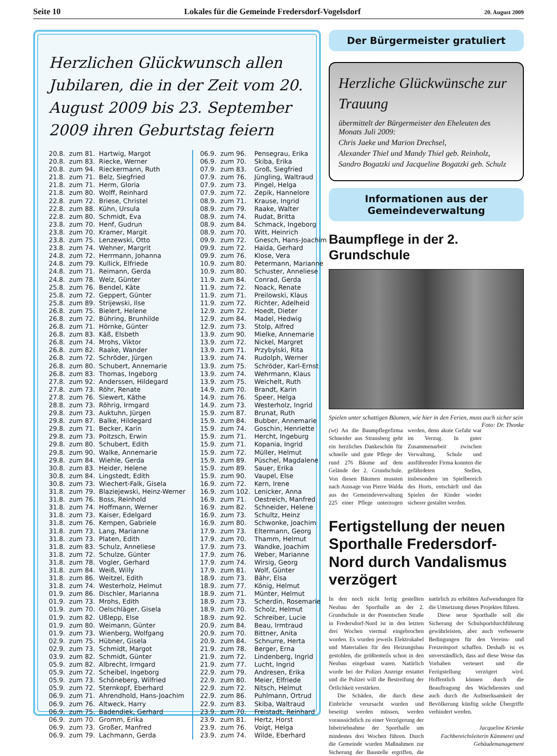Seite 10 Lokales für die Gemeinde Fredersdorf-Vogelsdorf 20. August 2009
Herzlichen Glückwunsch allen Jubilaren, die in der Zeit vom 20. August 2009 bis 23. September 2009 ihren Geburtstag feiern
| 20.8. | zum 81. | Hartwig, Margot |
| 20.8. | zum 83. | Riecke, Werner |
| 20.8. | zum 94. | Rieckermann, Ruth |
| 21.8. | zum 71. | Belz, Siegfried |
| 21.8. | zum 71. | Herm, Gloria |
| 21.8. | zum 80. | Wolff, Reinhard |
| 22.8. | zum 72. | Briese, Christel |
| 22.8. | zum 88. | Kühn, Ursula |
| 22.8. | zum 80. | Schmidt, Eva |
| 23.8. | zum 70. | Henf, Gudrun |
| 23.8. | zum 70. | Kramer, Margit |
| 23.8. | zum 75. | Lenzewski, Otto |
| 23.8. | zum 74. | Wehner, Margrit |
| 24.8. | zum 72. | Herrmann, Johanna |
| 24.8. | zum 79. | Kullick, Elfriede |
| 24.8. | zum 71. | Reimann, Gerda |
| 24.8. | zum 78. | Welz, Günter |
| 25.8. | zum 76. | Bendel, Käte |
| 25.8. | zum 72. | Geppert, Günter |
| 25.8. | zum 89. | Strijewski, Ilse |
| 26.8. | zum 75. | Bielert, Helene |
| 26.8. | zum 72. | Bühring, Brunhilde |
| 26.8. | zum 71. | Hörnke, Günter |
| 26.8. | zum 83. | Käß, Elsbeth |
| 26.8. | zum 74. | Mrohs, Viktor |
| 26.8. | zum 82. | Raake, Wander |
| 26.8. | zum 72. | Schröder, Jürgen |
| 26.8. | zum 80. | Schubert, Annemarie |
| 26.8. | zum 83. | Thomas, Ingeborg |
| 27.8. | zum 92. | Anderssen, Hildegard |
| 27.8. | zum 73. | Röhr, Renate |
| 27.8. | zum 76. | Siewert, Käthe |
| 28.8. | zum 73. | Röhrig, Irmgard |
| 29.8. | zum 73. | Auktuhn, Jürgen |
| 29.8. | zum 87. | Balke, Hildegard |
| 29.8. | zum 71. | Becker, Karin |
| 29.8. | zum 73. | Poitzsch, Erwin |
| 29.8. | zum 80. | Schubert, Edith |
| 29.8. | zum 90. | Walke, Annemarie |
| 29.8. | zum 84. | Wiehle, Gerda |
| 30.8. | zum 83. | Heider, Helene |
| 30.8. | zum 84. | Lingstedt, Edith |
| 30.8. | zum 73. | Wiechert-Falk, Gisela |
| 31.8. | zum 79. | Blaziejewski, Heinz-Werner |
| 31.8. | zum 76. | Boss, Reinhold |
| 31.8. | zum 74. | Hoffmann, Werner |
| 31.8. | zum 73. | Kaiser, Edelgard |
| 31.8. | zum 76. | Kempen, Gabriele |
| 31.8. | zum 73. | Lang, Marianne |
| 31.8. | zum 73. | Platen, Edith |
| 31.8. | zum 83. | Schulz, Anneliese |
| 31.8. | zum 72. | Schulze, Günter |
| 31.8. | zum 78. | Vogler, Gerhard |
| 31.8. | zum 84. | Weiß, Willy |
| 31.8. | zum 86. | Weitzel, Edith |
| 31.8. | zum 74. | Westerholz, Helmut |
| 01.9. | zum 86. | Dischler, Marianna |
| 01.9. | zum 73. | Mrohs, Edith |
| 01.9. | zum 70. | Oelschläger, Gisela |
| 01.9. | zum 82. | Ußlepp, Else |
| 01.9. | zum 80. | Weimann, Günter |
| 01.9. | zum 73. | Wienberg, Wolfgang |
| 02.9. | zum 75. | Hübner, Gisela |
| 02.9. | zum 73. | Schmidt, Margot |
| 03.9. | zum 82. | Schmidt, Günter |
| 05.9. | zum 82. | Albrecht, Irmgard |
| 05.9. | zum 72. | Scheibel, Ingeborg |
| 05.9. | zum 73. | Schöneberg, Wilfried |
| 05.9. | zum 72. | Sternkopf, Eberhard |
| 06.9. | zum 71. | Ahrendhold, Hans-Joachim |
| 06.9. | zum 76. | Altweck, Harry |
| 06.9. | zum 75. | Badendiek, Gerhard |
| 06.9. | zum 70. | Gromm, Erika |
| 06.9. | zum 73. | Großer, Manfred |
| 06.9. | zum 79. | Lachmann, Gerda |
| 06.9. | zum 96. | Pensegrau, Erika |
| 06.9. | zum 70. | Skiba, Erika |
| 07.9. | zum 83. | Groß, Siegfried |
| 07.9. | zum 76. | Jüngling, Waltraud |
| 07.9. | zum 73. | Pingel, Helga |
| 07.9. | zum 72. | Zepik, Hannelore |
| 08.9. | zum 71. | Krause, Ingrid |
| 08.9. | zum 79. | Raake, Walter |
| 08.9. | zum 74. | Rudat, Britta |
| 08.9. | zum 84. | Schmack, Ingeborg |
| 08.9. | zum 70. | Witt, Heinrich |
| 09.9. | zum 72. | Gnesch, Hans-Joachim |
| 09.9. | zum 72. | Haida, Gerhard |
| 09.9. | zum 76. | Klose, Vera |
| 10.9. | zum 80. | Petermann, Marianne |
| 10.9. | zum 80. | Schuster, Anneliese |
| 11.9. | zum 84. | Conrad, Gerda |
| 11.9. | zum 72. | Noack, Renate |
| 11.9. | zum 71. | Preilowski, Klaus |
| 11.9. | zum 72. | Richter, Adelheid |
| 12.9. | zum 72. | Hoedt, Dieter |
| 12.9. | zum 84. | Madel, Hedwig |
| 12.9. | zum 73. | Stolp, Alfred |
| 13.9. | zum 90. | Mielke, Annemarie |
| 13.9. | zum 72. | Nickel, Margret |
| 13.9. | zum 71. | Przybylski, Rita |
| 13.9. | zum 74. | Rudolph, Werner |
| 13.9. | zum 75. | Schröder, Karl-Ernst |
| 13.9. | zum 74. | Wehrmann, Klaus |
| 13.9. | zum 75. | Weichelt, Ruth |
| 14.9. | zum 70. | Brandt, Karin |
| 14.9. | zum 76. | Speer, Helga |
| 14.9. | zum 73. | Westerholz, Ingrid |
| 15.9. | zum 87. | Brunat, Ruth |
| 15.9. | zum 84. | Bubber, Annemarie |
| 15.9. | zum 74. | Goschin, Henriette |
| 15.9. | zum 71. | Hercht, Ingeburg |
| 15.9. | zum 71. | Kopania, Ingrid |
| 15.9. | zum 72. | Müller, Helmut |
| 15.9. | zum 89. | Püschel, Magdalene |
| 15.9. | zum 89. | Sauer, Erika |
| 15.9. | zum 90. | Vaupel, Else |
| 16.9. | zum 72. | Kern, Irene |
| 16.9. | zum 102. | Lenicker, Anna |
| 16.9. | zum 71. | Oestreich, Manfred |
| 16.9. | zum 82. | Schneider, Helene |
| 16.9. | zum 73. | Schultz, Heinz |
| 16.9. | zum 80. | Schwonke, Joachim |
| 17.9. | zum 73. | Eltermann, Georg |
| 17.9. | zum 70. | Thamm, Helmut |
| 17.9. | zum 73. | Wandke, Joachim |
| 17.9. | zum 76. | Weber, Marianne |
| 17.9. | zum 74. | Wirsig, Georg |
| 17.9. | zum 81. | Wolf, Günter |
| 18.9. | zum 73. | Bähr, Elsa |
| 18.9. | zum 77. | König, Helmut |
| 18.9. | zum 71. | Münter, Helmut |
| 18.9. | zum 73. | Scherdin, Rosemarie |
| 18.9. | zum 70. | Scholz, Helmut |
| 18.9. | zum 92. | Schreiber, Lucie |
| 20.9. | zum 84. | Beau, Irmtraud |
| 20.9. | zum 70. | Bittner, Anita |
| 20.9. | zum 84. | Schnurre, Herta |
| 21.9. | zum 78. | Berger, Erna |
| 21.9. | zum 72. | Lindenberg, Ingrid |
| 21.9. | zum 77. | Lucht, Ingrid |
| 22.9. | zum 79. | Andresen, Erika |
| 22.9. | zum 80. | Meier, Elfriede |
| 22.9. | zum 72. | Nitsch, Helmut |
| 22.9. | zum 86. | Puhlmann, Ortrud |
| 22.9. | zum 83. | Skiba, Waltraud |
| 23.9. | zum 70. | Freistadt, Reinhard |
| 23.9. | zum 81. | Hertz, Horst |
| 23.9. | zum 76. | Voigt, Helga |
| 23.9. | zum 74. | Wilde, Eberhard |
Der Bürgermeister gratuliert
Herzliche Glückwünsche zur Trauung
übermittelt der Bürgermeister den Eheleuten des Monats Juli 2009:
Chris Jaeke und Marion Drechsel,
Alexander Thiel und Mandy Thiel geb. Reinholz,
Sandro Bogatzki und Jacqueline Bogatzki geb. Schulz
Informationen aus der Gemeindeverwaltung
Baumpflege in der 2. Grundschule
Spielen unter schattigen Bäumen, wie hier in den Ferien, muss auch sicher sein Foto: Dr. Thonke
(wt) An die Baumpflegefirma Schneider aus Strausberg geht ein herzliches Dankeschön für schnelle und gute Pflege der rund 276 Bäume auf dem Gelände der 2. Grundschule. Von diesen Bäumen mussten nach Aussage von Pierre Walda aus der Gemeindeverwaltung 225 einer Pflege unterzogen werden, denn akute Gefahr war im Verzug. In guter Zusammenarbeit zwischen Verwaltung, Schule und ausführender Firma konnten die gefährdeten Stellen, insbesondere im Spielbereich des Horts, entschärft und das Spielen der Kinder wieder sicherer gestaltet werden.
Fertigstellung der neuen Sporthalle Fredersdorf-Nord durch Vandalismus verzögert
In den noch nicht fertig gestellten Neubau der Sporthalle an der 2. Grundschule in der Posentschen Straße in Fredersdorf-Nord ist in den letzten drei Wochen viermal eingebrochen worden. Es wurden jeweils Elektrokabel und Materialien für den Heizungsbau gestohlen, die größtenteils schon in den Neubau eingebaut waren. Natürlich wurde bei der Polizei Anzeige erstattet und die Polizei will die Bestreifung der Örtlichkeit verstärken.
Die Schäden, die durch diese Einbrüche verursacht wurden und beseitigt werden müssen, werden voraussichtlich zu einer Verzögerung der Inbetriebnahme der Sporthalle um mindestes drei Wochen führen. Durch die Gemeinde wurden Maßnahmen zur Sicherung der Baustelle ergriffen, die natürlich zu erhöhten Aufwendungen für die Umsetzung dieses Projektes führen.
Diese neue Sporthalle soll die Sicherung der Schulsportdurchführung gewährleisten, aber auch verbesserte Bedingungen für den Vereins- und Freizeitsport schaffen. Deshalb ist es unverständlich, dass auf diese Weise das Vorhaben verteuert und die Fertigstellung verzögert wird. Hoffentlich können durch die Beauftragung des Wachdienstes und auch durch die Aufmerksamkeit der Bevölkerung künftig solche Übergriffe verhindert werden.
Jacqueline Krienke
Fachbereichsleiterin Kämmerei und Gebäudemanagement